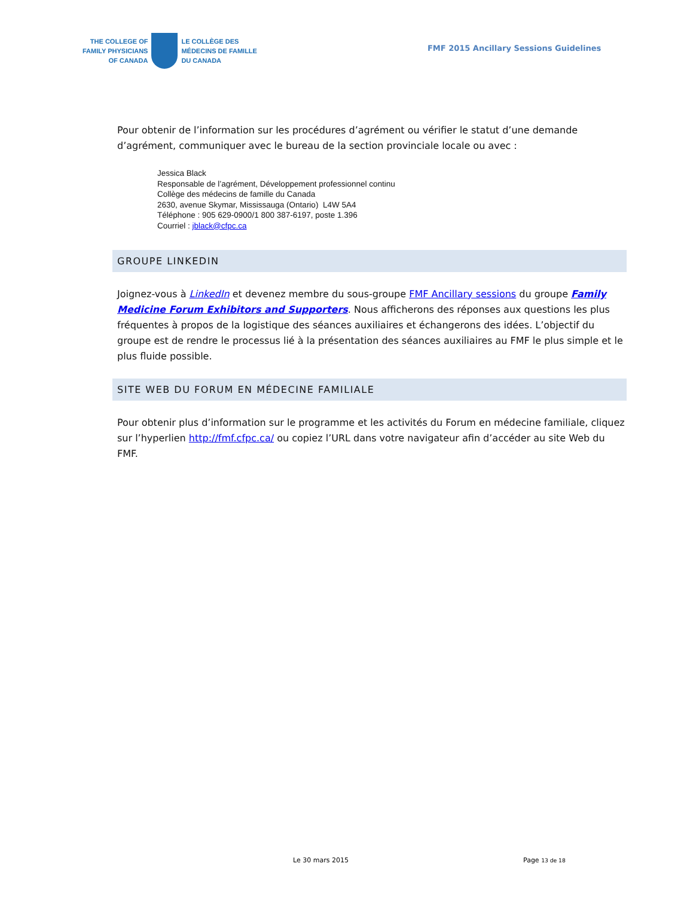THE COLLEGE OF
FAMILY PHYSICIANS
OF CANADA
LE COLLÈGE DES
MÉDECINS DE FAMILLE
DU CANADA
FMF 2015 Ancillary Sessions Guidelines
Pour obtenir de l’information sur les procédures d’agrément ou vérifier le statut d’une demande d’agrément, communiquer avec le bureau de la section provinciale locale ou avec :
Jessica Black
Responsable de l’agrément, Développement professionnel continu
Collège des médecins de famille du Canada
2630, avenue Skymar, Mississauga (Ontario) L4W 5A4
Téléphone : 905 629-0900/1 800 387-6197, poste 1.396
Courriel : jblack@cfpc.ca
GROUPE LINKEDIN
Joignez-vous à LinkedIn et devenez membre du sous-groupe FMF Ancillary sessions du groupe Family Medicine Forum Exhibitors and Supporters. Nous afficherons des réponses aux questions les plus fréquentes à propos de la logistique des séances auxiliaires et échangerons des idées. L’objectif du groupe est de rendre le processus lié à la présentation des séances auxiliaires au FMF le plus simple et le plus fluide possible.
SITE WEB DU FORUM EN MÉDECINE FAMILIALE
Pour obtenir plus d’information sur le programme et les activités du Forum en médecine familiale, cliquez sur l’hyperlien http://fmf.cfpc.ca/ ou copiez l’URL dans votre navigateur afin d’accéder au site Web du FMF.
Le 30 mars 2015 Page 13 de 18